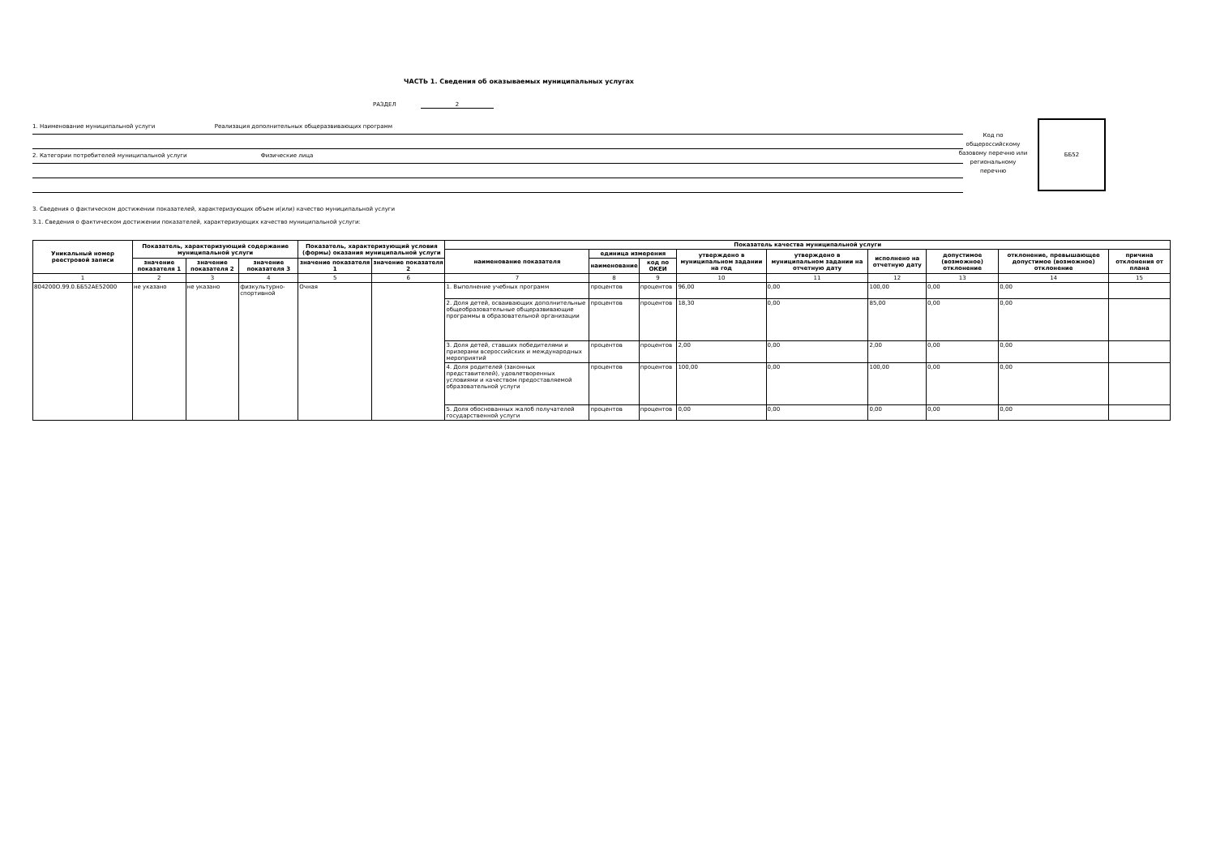ЧАСТЬ 1. Сведения об оказываемых муниципальных услугах
РАЗДЕЛ 2
1. Наименование муниципальной услуги Реализация дополнительных общеразвивающих программ
2. Категории потребителей муниципальной услуги Физические лица
Код по общероссийскому базовому перечню или региональному перечню
ББ52
3. Сведения о фактическом достижении показателей, характеризующих объем и(или) качество муниципальной услуги
3.1. Сведения о фактическом достижении показателей, характеризующих качество муниципальной услуги:
| Уникальный номер реестровой записи | Показатель, характеризующий содержание муниципальной услуги | | | Показатель, характеризующий условия (формы) оказания муниципальной услуги | | Показатель качества муниципальной услуги | | | | | | | | |
| --- | --- | --- | --- | --- | --- | --- | --- | --- | --- | --- | --- | --- | --- | --- |
| | | | | | | наименование показателя | единица измерения | | утверждено в муниципальном задании на год | утверждено в муниципальном задании на отчетную дату | исполнено на отчетную дату | допустимое (возможное) отклонение | отклонение, превышающее допустимое (возможное) отклонение | причина отклонения от плана |
| | значение показателя 1 | значение показателя 2 | значение показателя 3 | значение показателя 1 | значение показателя 2 | | наименование | код по ОКЕИ | | | | | | |
| 1 | 2 | 3 | 4 | 5 | 6 | 7 | 8 | 9 | 10 | 11 | 12 | 13 | 14 | 15 |
| 804200О.99.0.ББ52АЕ52000 | не указано | не указано | физкультурно-спортивной | Очная | | 1. Выполнение учебных программ | процентов | процентов | 96,00 | 0,00 | 100,00 | 0,00 | 0,00 | |
| | | | | | | 2. Доля детей, осваивающих дополнительные общеобразовательные общеразвивающие программы в образовательной организации | процентов | процентов | 18,30 | 0,00 | 85,00 | 0,00 | 0,00 | |
| | | | | | | 3. Доля детей, ставших победителями и призерами всероссийских и международных мероприятий | процентов | процентов | 2,00 | 0,00 | 2,00 | 0,00 | 0,00 | |
| | | | | | | 4. Доля родителей (законных представителей), удовлетворенных условиями и качеством предоставляемой образовательной услуги | процентов | процентов | 100,00 | 0,00 | 100,00 | 0,00 | 0,00 | |
| | | | | | | 5. Доля обоснованных жалоб получателей государственной услуги | процентов | процентов | 0,00 | 0,00 | 0,00 | 0,00 | 0,00 | |